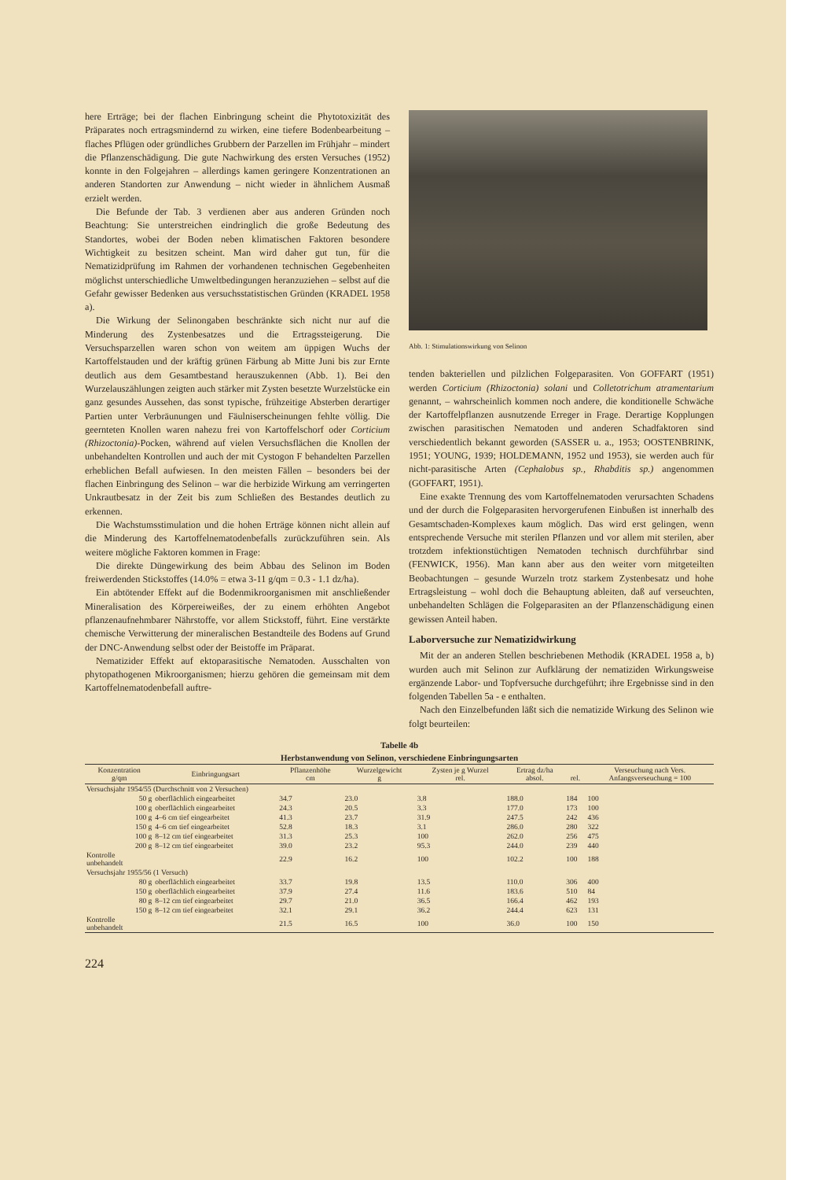here Erträge; bei der flachen Einbringung scheint die Phytotoxizität des Präparates noch ertragsmindernd zu wirken, eine tiefere Bodenbearbeitung – flaches Pflügen oder gründliches Grubbern der Parzellen im Frühjahr – mindert die Pflanzenschädigung. Die gute Nachwirkung des ersten Versuches (1952) konnte in den Folgejahren – allerdings kamen geringere Konzentrationen an anderen Standorten zur Anwendung – nicht wieder in ähnlichem Ausmaß erzielt werden.
Die Befunde der Tab. 3 verdienen aber aus anderen Gründen noch Beachtung: Sie unterstreichen eindringlich die große Bedeutung des Standortes, wobei der Boden neben klimatischen Faktoren besondere Wichtigkeit zu besitzen scheint. Man wird daher gut tun, für die Nematizidprüfung im Rahmen der vorhandenen technischen Gegebenheiten möglichst unterschiedliche Umweltbedingungen heranzuziehen – selbst auf die Gefahr gewisser Bedenken aus versuchsstatistischen Gründen (KRADEL 1958 a).
Die Wirkung der Selinongaben beschränkte sich nicht nur auf die Minderung des Zystenbesatzes und die Ertragssteigerung. Die Versuchsparzellen waren schon von weitem am üppigen Wuchs der Kartoffelstauden und der kräftig grünen Färbung ab Mitte Juni bis zur Ernte deutlich aus dem Gesamtbestand herauszukennen (Abb. 1). Bei den Wurzelauszählungen zeigten auch stärker mit Zysten besetzte Wurzelstücke ein ganz gesundes Aussehen, das sonst typische, frühzeitige Absterben derartiger Partien unter Verbräunungen und Fäulniserscheinungen fehlte völlig. Die geernteten Knollen waren nahezu frei von Kartoffelschorf oder Corticium (Rhizoctonia)-Pocken, während auf vielen Versuchsflächen die Knollen der unbehandelten Kontrollen und auch der mit Cystogon F behandelten Parzellen erheblichen Befall aufwiesen. In den meisten Fällen – besonders bei der flachen Einbringung des Selinon – war die herbizide Wirkung am verringerten Unkrautbesatz in der Zeit bis zum Schließen des Bestandes deutlich zu erkennen.
Die Wachstumsstimulation und die hohen Erträge können nicht allein auf die Minderung des Kartoffelnematodenbefalls zurückzuführen sein. Als weitere mögliche Faktoren kommen in Frage:
Die direkte Düngewirkung des beim Abbau des Selinon im Boden freiwerdenden Stickstoffes (14.0% = etwa 3-11 g/qm = 0.3 - 1.1 dz/ha).
Ein abtötender Effekt auf die Bodenmikroorganismen mit anschließender Mineralisation des Körpereiweißes, der zu einem erhöhten Angebot pflanzenaufnehmbarer Nährstoffe, vor allem Stickstoff, führt. Eine verstärkte chemische Verwitterung der mineralischen Bestandteile des Bodens auf Grund der DNC-Anwendung selbst oder der Beistoffe im Präparat.
Nematizider Effekt auf ektoparasitische Nematoden. Ausschalten von phytopathogenen Mikroorganismen; hierzu gehören die gemeinsam mit dem Kartoffelnematodenbefall auftre-
Abb. 1: Stimulationswirkung von Selinon
tenden bakteriellen und pilzlichen Folgeparasiten. Von GOFFART (1951) werden Corticium (Rhizoctonia) solani und Colletotrichum atramentarium genannt, – wahrscheinlich kommen noch andere, die konditionelle Schwäche der Kartoffelpflanzen ausnutzende Erreger in Frage. Derartige Kopplungen zwischen parasitischen Nematoden und anderen Schadfaktoren sind verschiedentlich bekannt geworden (SASSER u. a., 1953; OOSTENBRINK, 1951; YOUNG, 1939; HOLDEMANN, 1952 und 1953), sie werden auch für nicht-parasitische Arten (Cephalobus sp., Rhabditis sp.) angenommen (GOFFART, 1951).
Eine exakte Trennung des vom Kartoffelnematoden verursachten Schadens und der durch die Folgeparasiten hervorgerufenen Einbußen ist innerhalb des Gesamtschaden-Komplexes kaum möglich. Das wird erst gelingen, wenn entsprechende Versuche mit sterilen Pflanzen und vor allem mit sterilen, aber trotzdem infektionstüchtigen Nematoden technisch durchführbar sind (FENWICK, 1956). Man kann aber aus den weiter vorn mitgeteilten Beobachtungen – gesunde Wurzeln trotz starkem Zystenbesatz und hohe Ertragsleistung – wohl doch die Behauptung ableiten, daß auf verseuchten, unbehandelten Schlägen die Folgeparasiten an der Pflanzenschädigung einen gewissen Anteil haben.
Laborversuche zur Nematizidwirkung
Mit der an anderen Stellen beschriebenen Methodik (KRADEL 1958 a, b) wurden auch mit Selinon zur Aufklärung der nematiziden Wirkungsweise ergänzende Labor- und Topfversuche durchgeführt; ihre Ergebnisse sind in den folgenden Tabellen 5a - e enthalten.
Nach den Einzelbefunden läßt sich die nematizide Wirkung des Selinon wie folgt beurteilen:
Tabelle 4b
Herbstanwendung von Selinon, verschiedene Einbringungsarten
| Konzentration g/qm | Einbringungsart | Pflanzenhöhe cm | Wurzelgewicht g | Zysten je g Wurzel rel. | Ertrag dz/ha absol. | rel. | Verseuchung nach Vers. Anfangsverseuchung = 100 |
| --- | --- | --- | --- | --- | --- | --- | --- |
| Versuchsjahr 1954/55 (Durchschnitt von 2 Versuchen) | | | | | | | |
| 50 g | oberflächlich eingearbeitet | 34.7 | 23.0 | 3.8 | 188.0 | 184 | 100 |
| 100 g | oberflächlich eingearbeitet | 24.3 | 20.5 | 3.3 | 177.0 | 173 | 100 |
| 100 g | 4–6 cm tief eingearbeitet | 41.3 | 23.7 | 31.9 | 247.5 | 242 | 436 |
| 150 g | 4–6 cm tief eingearbeitet | 52.8 | 18.3 | 3.1 | 286.0 | 280 | 322 |
| 100 g | 8–12 cm tief eingearbeitet | 31.3 | 25.3 | 100 | 262.0 | 256 | 475 |
| 200 g | 8–12 cm tief eingearbeitet | 39.0 | 23.2 | 95.3 | 244.0 | 239 | 440 |
| Kontrolle unbehandelt | | 22.9 | 16.2 | 100 | 102.2 | 100 | 188 |
| Versuchsjahr 1955/56 (1 Versuch) | | | | | | | |
| 80 g | oberflächlich eingearbeitet | 33.7 | 19.8 | 13.5 | 110.0 | 306 | 400 |
| 150 g | oberflächlich eingearbeitet | 37.9 | 27.4 | 11.6 | 183.6 | 510 | 84 |
| 80 g | 8–12 cm tief eingearbeitet | 29.7 | 21.0 | 36.5 | 166.4 | 462 | 193 |
| 150 g | 8–12 cm tief eingearbeitet | 32.1 | 29.1 | 36.2 | 244.4 | 623 | 131 |
| Kontrolle unbehandelt | | 21.5 | 16.5 | 100 | 36.0 | 100 | 150 |
224